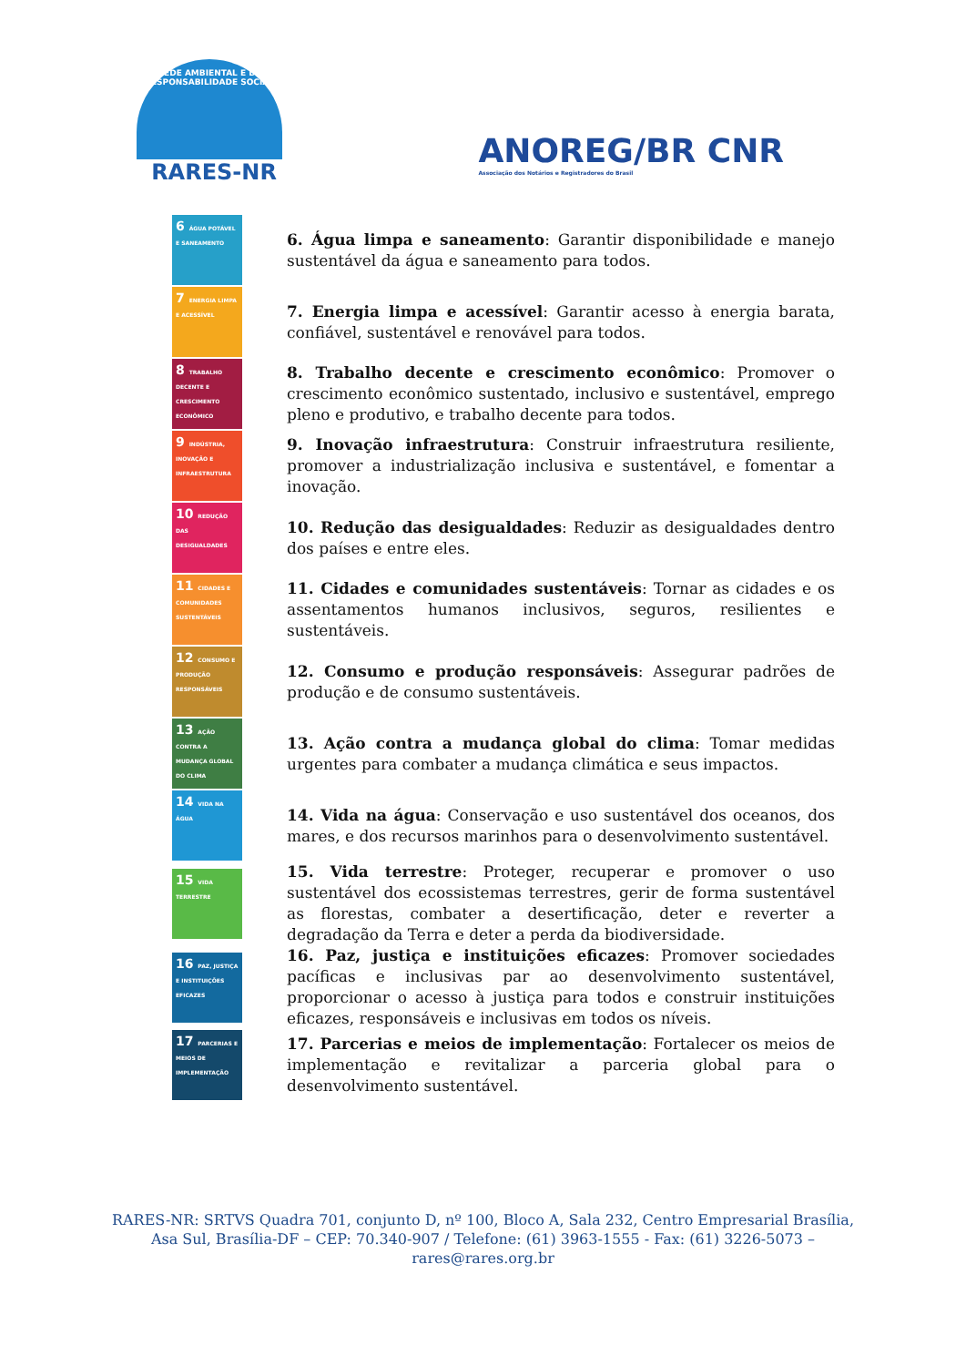REDE AMBIENTAL E DE RESPONSABILIDADE SOCIAL
RARES-NR
ANOREG/BR CNR
Associação dos Notários e Registradores do Brasil
6 ÁGUA POTÁVEL E SANEAMENTO
6. Água limpa e saneamento: Garantir disponibilidade e manejo sustentável da água e saneamento para todos.
7 ENERGIA LIMPA E ACESSÍVEL
7. Energia limpa e acessível: Garantir acesso à energia barata, confiável, sustentável e renovável para todos.
8 TRABALHO DECENTE E CRESCIMENTO ECONÔMICO
8. Trabalho decente e crescimento econômico: Promover o crescimento econômico sustentado, inclusivo e sustentável, emprego pleno e produtivo, e trabalho decente para todos.
9 INDÚSTRIA, INOVAÇÃO E INFRAESTRUTURA
9. Inovação infraestrutura: Construir infraestrutura resiliente, promover a industrialização inclusiva e sustentável, e fomentar a inovação.
10 REDUÇÃO DAS DESIGUALDADES
10. Redução das desigualdades: Reduzir as desigualdades dentro dos países e entre eles.
11 CIDADES E COMUNIDADES SUSTENTÁVEIS
11. Cidades e comunidades sustentáveis: Tornar as cidades e os assentamentos humanos inclusivos, seguros, resilientes e sustentáveis.
12 CONSUMO E PRODUÇÃO RESPONSÁVEIS
12. Consumo e produção responsáveis: Assegurar padrões de produção e de consumo sustentáveis.
13 AÇÃO CONTRA A MUDANÇA GLOBAL DO CLIMA
13. Ação contra a mudança global do clima: Tomar medidas urgentes para combater a mudança climática e seus impactos.
14 VIDA NA ÁGUA
14. Vida na água: Conservação e uso sustentável dos oceanos, dos mares, e dos recursos marinhos para o desenvolvimento sustentável.
15 VIDA TERRESTRE
15. Vida terrestre: Proteger, recuperar e promover o uso sustentável dos ecossistemas terrestres, gerir de forma sustentável as florestas, combater a desertificação, deter e reverter a degradação da Terra e deter a perda da biodiversidade.
16 PAZ, JUSTIÇA E INSTITUIÇÕES EFICAZES
16. Paz, justiça e instituições eficazes: Promover sociedades pacíficas e inclusivas par ao desenvolvimento sustentável, proporcionar o acesso à justiça para todos e construir instituições eficazes, responsáveis e inclusivas em todos os níveis.
17 PARCERIAS E MEIOS DE IMPLEMENTAÇÃO
17. Parcerias e meios de implementação: Fortalecer os meios de implementação e revitalizar a parceria global para o desenvolvimento sustentável.
RARES-NR: SRTVS Quadra 701, conjunto D, nº 100, Bloco A, Sala 232, Centro Empresarial Brasília,
Asa Sul, Brasília-DF – CEP: 70.340-907 / Telefone: (61) 3963-1555 - Fax: (61) 3226-5073 –
rares@rares.org.br